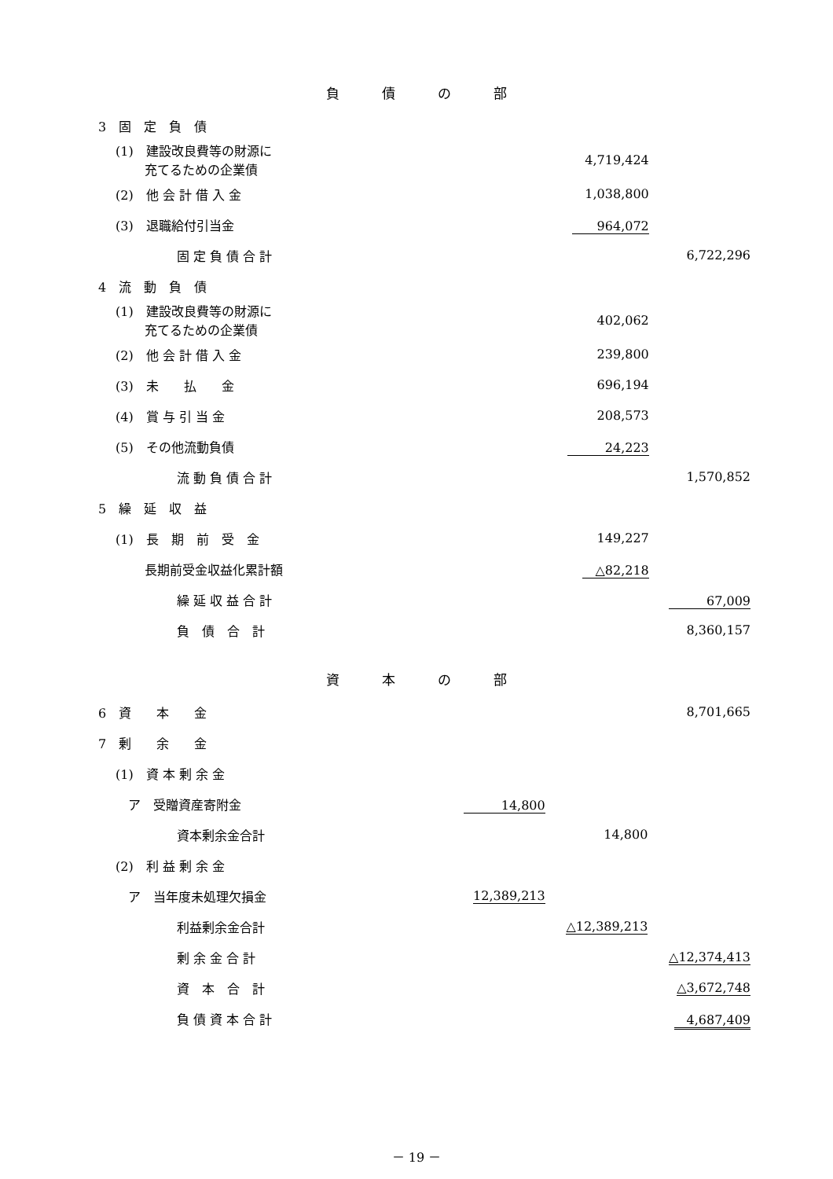負債の部
| 3 固 定 負 債 | | | | | |
| (1) 建設改良費等の財源に 充てるための企業債 | | | 4,719,424 | | |
| (2) 他 会 計 借 入 金 | | | 1,038,800 | | |
| (3) 退職給付引当金 | | | 964,072 | | |
| 固 定 負 債 合 計 | | | | | 6,722,296 |
| 4 流 動 負 債 | | | | | |
| (1) 建設改良費等の財源に 充てるための企業債 | | | 402,062 | | |
| (2) 他 会 計 借 入 金 | | | 239,800 | | |
| (3) 未 払 金 | | | 696,194 | | |
| (4) 賞 与 引 当 金 | | | 208,573 | | |
| (5) その他流動負債 | | | 24,223 | | |
| 流 動 負 債 合 計 | | | | | 1,570,852 |
| 5 繰 延 収 益 | | | | | |
| (1) 長 期 前 受 金 | | | 149,227 | | |
| 長期前受金収益化累計額 | | | △82,218 | | |
| 繰 延 収 益 合 計 | | | | | 67,009 |
| 負 債 合 計 | | | | | 8,360,157 |
資本の部
| 6 資 本 金 | | | | | 8,701,665 |
| 7 剰 余 金 | | | | | |
| (1) 資 本 剰 余 金 | | | | | |
| ア 受贈資産寄附金 | 14,800 | | | | |
| 資本剰余金合計 | | | 14,800 | | |
| (2) 利 益 剰 余 金 | | | | | |
| ア 当年度未処理欠損金 | 12,389,213 | | | | |
| 利益剰余金合計 | | | △12,389,213 | | |
| 剰 余 金 合 計 | | | | | △12,374,413 |
| 資 本 合 計 | | | | | △3,672,748 |
| 負 債 資 本 合 計 | | | | | 4,687,409 |
－ 19 －